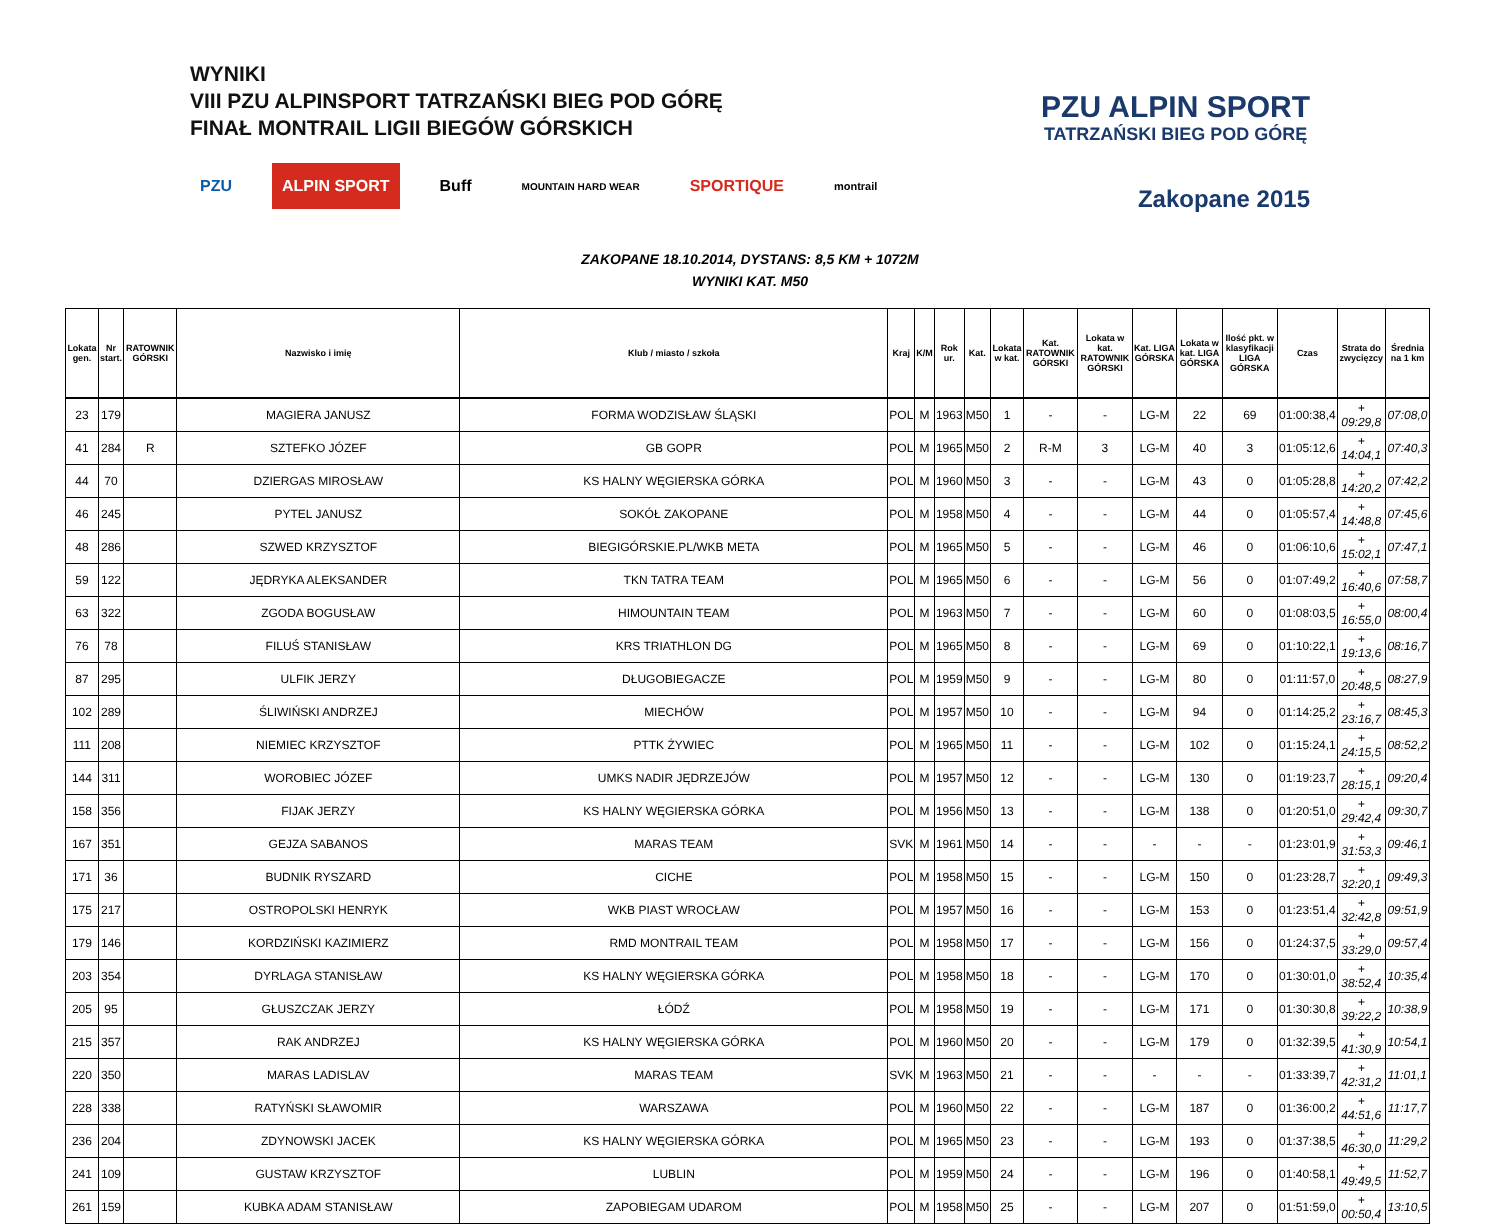WYNIKI
VIII PZU ALPINSPORT TATRZAŃSKI BIEG POD GÓRĘ
FINAŁ MONTRAIL LIGII BIEGÓW GÓRSKICH
PZU ALPIN SPORT Buff MOUNTAIN HARD WEAR SPORTIQUE montrail
PZU ALPIN SPORT
TATRZAŃSKI BIEG POD GÓRĘ
Zakopane 2015
ZAKOPANE 18.10.2014, DYSTANS: 8,5 KM + 1072M
WYNIKI KAT. M50
| Lokata gen. | Nr start. | RATOWNIK GÓRSKI | Nazwisko i imię | Klub / miasto / szkoła | Kraj | K/M | Rok ur. | Kat. | Lokata w kat. | Kat. RATOWNIK GÓRSKI | Lokata w kat. RATOWNIK GÓRSKI | Kat. LIGA GÓRSKA | Lokata w kat. LIGA GÓRSKA | Ilość pkt. w klasyfikacji LIGA GÓRSKA | Czas | Strata do zwycięzcy | Średnia na 1 km |
| --- | --- | --- | --- | --- | --- | --- | --- | --- | --- | --- | --- | --- | --- | --- | --- | --- | --- |
| 23 | 179 | | MAGIERA JANUSZ | FORMA WODZISŁAW ŚLĄSKI | POL | M | 1963 | M50 | 1 | - | - | LG-M | 22 | 69 | 01:00:38,4 | + 09:29,8 | 07:08,0 |
| 41 | 284 | R | SZTEFKO JÓZEF | GB GOPR | POL | M | 1965 | M50 | 2 | R-M | 3 | LG-M | 40 | 3 | 01:05:12,6 | + 14:04,1 | 07:40,3 |
| 44 | 70 | | DZIERGAS MIROSŁAW | KS HALNY WĘGIERSKA GÓRKA | POL | M | 1960 | M50 | 3 | - | - | LG-M | 43 | 0 | 01:05:28,8 | + 14:20,2 | 07:42,2 |
| 46 | 245 | | PYTEL JANUSZ | SOKÓŁ ZAKOPANE | POL | M | 1958 | M50 | 4 | - | - | LG-M | 44 | 0 | 01:05:57,4 | + 14:48,8 | 07:45,6 |
| 48 | 286 | | SZWED KRZYSZTOF | BIEGIGÓRSKIE.PL/WKB META | POL | M | 1965 | M50 | 5 | - | - | LG-M | 46 | 0 | 01:06:10,6 | + 15:02,1 | 07:47,1 |
| 59 | 122 | | JĘDRYKA ALEKSANDER | TKN TATRA TEAM | POL | M | 1965 | M50 | 6 | - | - | LG-M | 56 | 0 | 01:07:49,2 | + 16:40,6 | 07:58,7 |
| 63 | 322 | | ZGODA BOGUSŁAW | HIMOUNTAIN TEAM | POL | M | 1963 | M50 | 7 | - | - | LG-M | 60 | 0 | 01:08:03,5 | + 16:55,0 | 08:00,4 |
| 76 | 78 | | FILUŚ STANISŁAW | KRS TRIATHLON DG | POL | M | 1965 | M50 | 8 | - | - | LG-M | 69 | 0 | 01:10:22,1 | + 19:13,6 | 08:16,7 |
| 87 | 295 | | ULFIK JERZY | DŁUGOBIEGACZE | POL | M | 1959 | M50 | 9 | - | - | LG-M | 80 | 0 | 01:11:57,0 | + 20:48,5 | 08:27,9 |
| 102 | 289 | | ŚLIWIŃSKI ANDRZEJ | MIECHÓW | POL | M | 1957 | M50 | 10 | - | - | LG-M | 94 | 0 | 01:14:25,2 | + 23:16,7 | 08:45,3 |
| 111 | 208 | | NIEMIEC KRZYSZTOF | PTTK ŻYWIEC | POL | M | 1965 | M50 | 11 | - | - | LG-M | 102 | 0 | 01:15:24,1 | + 24:15,5 | 08:52,2 |
| 144 | 311 | | WOROBIEC JÓZEF | UMKS NADIR JĘDRZEJÓW | POL | M | 1957 | M50 | 12 | - | - | LG-M | 130 | 0 | 01:19:23,7 | + 28:15,1 | 09:20,4 |
| 158 | 356 | | FIJAK JERZY | KS HALNY WĘGIERSKA GÓRKA | POL | M | 1956 | M50 | 13 | - | - | LG-M | 138 | 0 | 01:20:51,0 | + 29:42,4 | 09:30,7 |
| 167 | 351 | | GEJZA SABANOS | MARAS TEAM | SVK | M | 1961 | M50 | 14 | - | - | - | - | - | 01:23:01,9 | + 31:53,3 | 09:46,1 |
| 171 | 36 | | BUDNIK RYSZARD | CICHE | POL | M | 1958 | M50 | 15 | - | - | LG-M | 150 | 0 | 01:23:28,7 | + 32:20,1 | 09:49,3 |
| 175 | 217 | | OSTROPOLSKI HENRYK | WKB PIAST WROCŁAW | POL | M | 1957 | M50 | 16 | - | - | LG-M | 153 | 0 | 01:23:51,4 | + 32:42,8 | 09:51,9 |
| 179 | 146 | | KORDZIŃSKI KAZIMIERZ | RMD MONTRAIL TEAM | POL | M | 1958 | M50 | 17 | - | - | LG-M | 156 | 0 | 01:24:37,5 | + 33:29,0 | 09:57,4 |
| 203 | 354 | | DYRLAGA STANISŁAW | KS HALNY WĘGIERSKA GÓRKA | POL | M | 1958 | M50 | 18 | - | - | LG-M | 170 | 0 | 01:30:01,0 | + 38:52,4 | 10:35,4 |
| 205 | 95 | | GŁUSZCZAK JERZY | ŁÓDŹ | POL | M | 1958 | M50 | 19 | - | - | LG-M | 171 | 0 | 01:30:30,8 | + 39:22,2 | 10:38,9 |
| 215 | 357 | | RAK ANDRZEJ | KS HALNY WĘGIERSKA GÓRKA | POL | M | 1960 | M50 | 20 | - | - | LG-M | 179 | 0 | 01:32:39,5 | + 41:30,9 | 10:54,1 |
| 220 | 350 | | MARAS LADISLAV | MARAS TEAM | SVK | M | 1963 | M50 | 21 | - | - | - | - | - | 01:33:39,7 | + 42:31,2 | 11:01,1 |
| 228 | 338 | | RATYŃSKI SŁAWOMIR | WARSZAWA | POL | M | 1960 | M50 | 22 | - | - | LG-M | 187 | 0 | 01:36:00,2 | + 44:51,6 | 11:17,7 |
| 236 | 204 | | ZDYNOWSKI JACEK | KS HALNY WĘGIERSKA GÓRKA | POL | M | 1965 | M50 | 23 | - | - | LG-M | 193 | 0 | 01:37:38,5 | + 46:30,0 | 11:29,2 |
| 241 | 109 | | GUSTAW KRZYSZTOF | LUBLIN | POL | M | 1959 | M50 | 24 | - | - | LG-M | 196 | 0 | 01:40:58,1 | + 49:49,5 | 11:52,7 |
| 261 | 159 | | KUBKA ADAM STANISŁAW | ZAPOBIEGAM UDAROM | POL | M | 1958 | M50 | 25 | - | - | LG-M | 207 | 0 | 01:51:59,0 | + 00:50,4 | 13:10,5 |